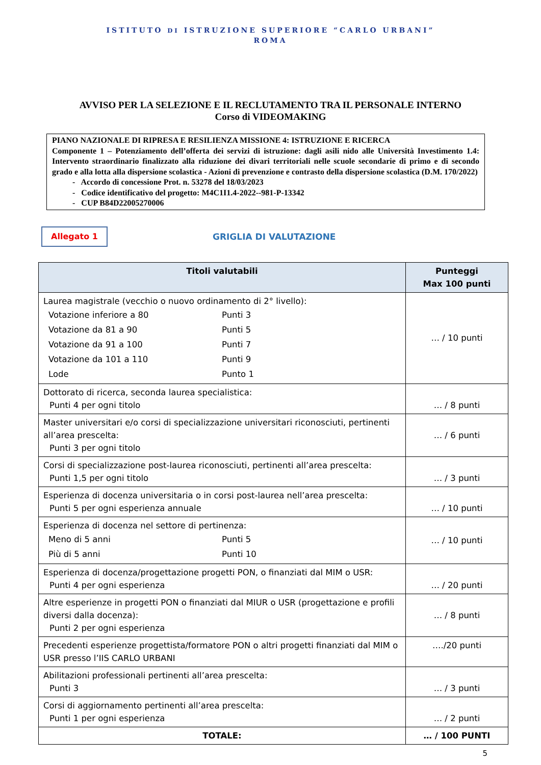ISTITUTO DI ISTRUZIONE SUPERIORE “CARLO URBANI”
ROMA
AVVISO PER LA SELEZIONE E IL RECLUTAMENTO TRA IL PERSONALE INTERNO
Corso di VIDEOMAKING
PIANO NAZIONALE DI RIPRESA E RESILIENZA MISSIONE 4: ISTRUZIONE E RICERCA
Componente 1 – Potenziamento dell’offerta dei servizi di istruzione: dagli asili nido alle Università Investimento 1.4: Intervento straordinario finalizzato alla riduzione dei divari territoriali nelle scuole secondarie di primo e di secondo grado e alla lotta alla dispersione scolastica - Azioni di prevenzione e contrasto della dispersione scolastica (D.M. 170/2022)
- Accordo di concessione Prot. n. 53278 del 18/03/2023
- Codice identificativo del progetto: M4C1I1.4-2022--981-P-13342
- CUP B84D22005270006
Allegato 1
GRIGLIA DI VALUTAZIONE
| Titoli valutabili | Punteggi Max 100 punti |
| --- | --- |
| Laurea magistrale (vecchio o nuovo ordinamento di 2° livello): Votazione inferiore a 80 Punti 3 Votazione da 81 a 90 Punti 5 Votazione da 91 a 100 Punti 7 Votazione da 101 a 110 Punti 9 Lode Punto 1 | … / 10 punti |
| Dottorato di ricerca, seconda laurea specialistica: Punti 4 per ogni titolo | … / 8 punti |
| Master universitari e/o corsi di specializzazione universitari riconosciuti, pertinenti all’area prescelta: Punti 3 per ogni titolo | … / 6 punti |
| Corsi di specializzazione post-laurea riconosciuti, pertinenti all’area prescelta: Punti 1,5 per ogni titolo | … / 3 punti |
| Esperienza di docenza universitaria o in corsi post-laurea nell’area prescelta: Punti 5 per ogni esperienza annuale | … / 10 punti |
| Esperienza di docenza nel settore di pertinenza: Meno di 5 anni Punti 5 Più di 5 anni Punti 10 | … / 10 punti |
| Esperienza di docenza/progettazione progetti PON, o finanziati dal MIM o USR: Punti 4 per ogni esperienza | … / 20 punti |
| Altre esperienze in progetti PON o finanziati dal MIUR o USR (progettazione e profili diversi dalla docenza): Punti 2 per ogni esperienza | … / 8 punti |
| Precedenti esperienze progettista/formatore PON o altri progetti finanziati dal MIM o USR presso l’IIS CARLO URBANI | …./20 punti |
| Abilitazioni professionali pertinenti all’area prescelta: Punti 3 | … / 3 punti |
| Corsi di aggiornamento pertinenti all’area prescelta: Punti 1 per ogni esperienza | … / 2 punti |
| TOTALE: | … / 100 PUNTI |
5